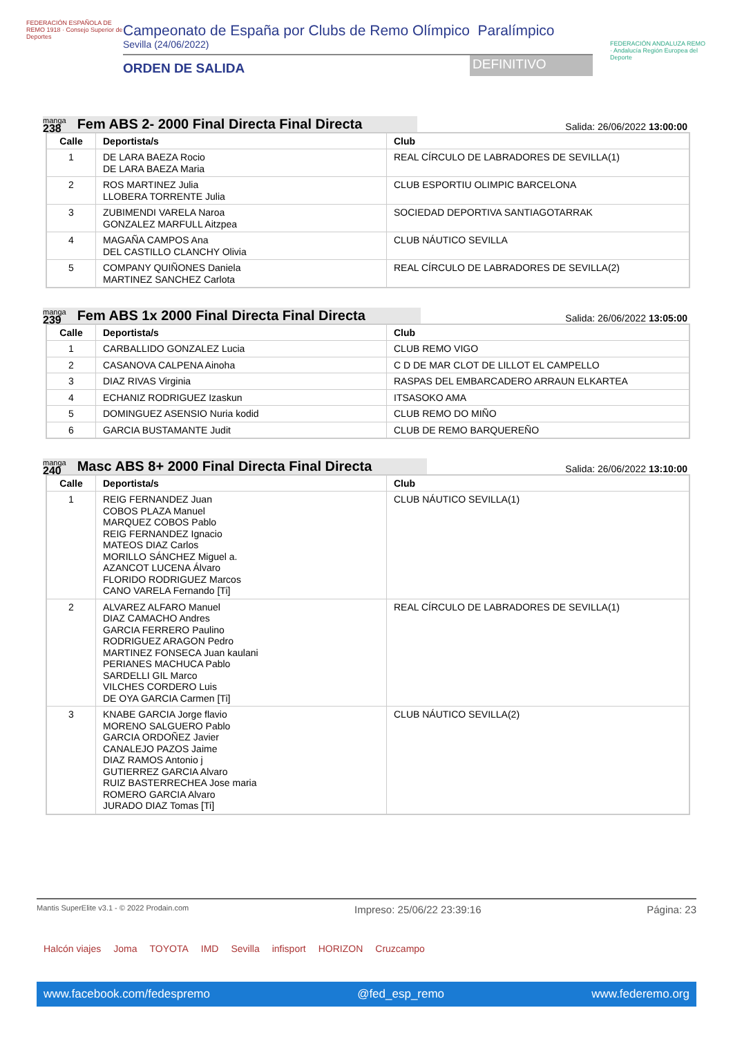FEDERACIÓN ESPAÑOLA DE REMO 1918 · Consejo Superior de Deportes
Campeonato de España por Clubs de Remo Olímpico Paralímpico
Sevilla (24/06/2022)
ORDEN DE SALIDA
DEFINITIVO
FEDERACIÓN ANDALUZA REMO · Andalucía Región Europea del Deporte
manga
238
Fem ABS 2- 2000 Final Directa Final Directa
Salida: 26/06/2022 13:00:00
| Calle | Deportista/s | Club |
| --- | --- | --- |
| 1 | DE LARA BAEZA Rocio DE LARA BAEZA Maria | REAL CÍRCULO DE LABRADORES DE SEVILLA(1) |
| 2 | ROS MARTINEZ Julia LLOBERA TORRENTE Julia | CLUB ESPORTIU OLIMPIC BARCELONA |
| 3 | ZUBIMENDI VARELA Naroa GONZALEZ MARFULL Aitzpea | SOCIEDAD DEPORTIVA SANTIAGOTARRAK |
| 4 | MAGAÑA CAMPOS Ana DEL CASTILLO CLANCHY Olivia | CLUB NÁUTICO SEVILLA |
| 5 | COMPANY QUIÑONES Daniela MARTINEZ SANCHEZ Carlota | REAL CÍRCULO DE LABRADORES DE SEVILLA(2) |
manga
239
Fem ABS 1x 2000 Final Directa Final Directa
Salida: 26/06/2022 13:05:00
| Calle | Deportista/s | Club |
| --- | --- | --- |
| 1 | CARBALLIDO GONZALEZ Lucia | CLUB REMO VIGO |
| 2 | CASANOVA CALPENA Ainoha | C D DE MAR CLOT DE LILLOT EL CAMPELLO |
| 3 | DIAZ RIVAS Virginia | RASPAS DEL EMBARCADERO ARRAUN ELKARTEA |
| 4 | ECHANIZ RODRIGUEZ Izaskun | ITSASOKO AMA |
| 5 | DOMINGUEZ ASENSIO Nuria kodid | CLUB REMO DO MIÑO |
| 6 | GARCIA BUSTAMANTE Judit | CLUB DE REMO BARQUEREÑO |
manga
240
Masc ABS 8+ 2000 Final Directa Final Directa
Salida: 26/06/2022 13:10:00
| Calle | Deportista/s | Club |
| --- | --- | --- |
| 1 | REIG FERNANDEZ Juan COBOS PLAZA Manuel MARQUEZ COBOS Pablo REIG FERNANDEZ Ignacio MATEOS DIAZ Carlos MORILLO SÁNCHEZ Miguel a. AZANCOT LUCENA Álvaro FLORIDO RODRIGUEZ Marcos CANO VARELA Fernando [Ti] | CLUB NÁUTICO SEVILLA(1) |
| 2 | ALVAREZ ALFARO Manuel DIAZ CAMACHO Andres GARCIA FERRERO Paulino RODRIGUEZ ARAGON Pedro MARTINEZ FONSECA Juan kaulani PERIANES MACHUCA Pablo SARDELLI GIL Marco VILCHES CORDERO Luis DE OYA GARCIA Carmen [Ti] | REAL CÍRCULO DE LABRADORES DE SEVILLA(1) |
| 3 | KNABE GARCIA Jorge flavio MORENO SALGUERO Pablo GARCIA ORDOÑEZ Javier CANALEJO PAZOS Jaime DIAZ RAMOS Antonio j GUTIERREZ GARCIA Alvaro RUIZ BASTERRECHEA Jose maria ROMERO GARCIA Alvaro JURADO DIAZ Tomas [Ti] | CLUB NÁUTICO SEVILLA(2) |
Mantis SuperElite v3.1 - © 2022 Prodain.com Impreso: 25/06/22 23:39:16 Página: 23
Halcón viajes Joma TOYOTA IMD Sevilla infisport HORIZON Cruzcampo
www.facebook.com/fedespremo @fed_esp_remo www.federemo.org